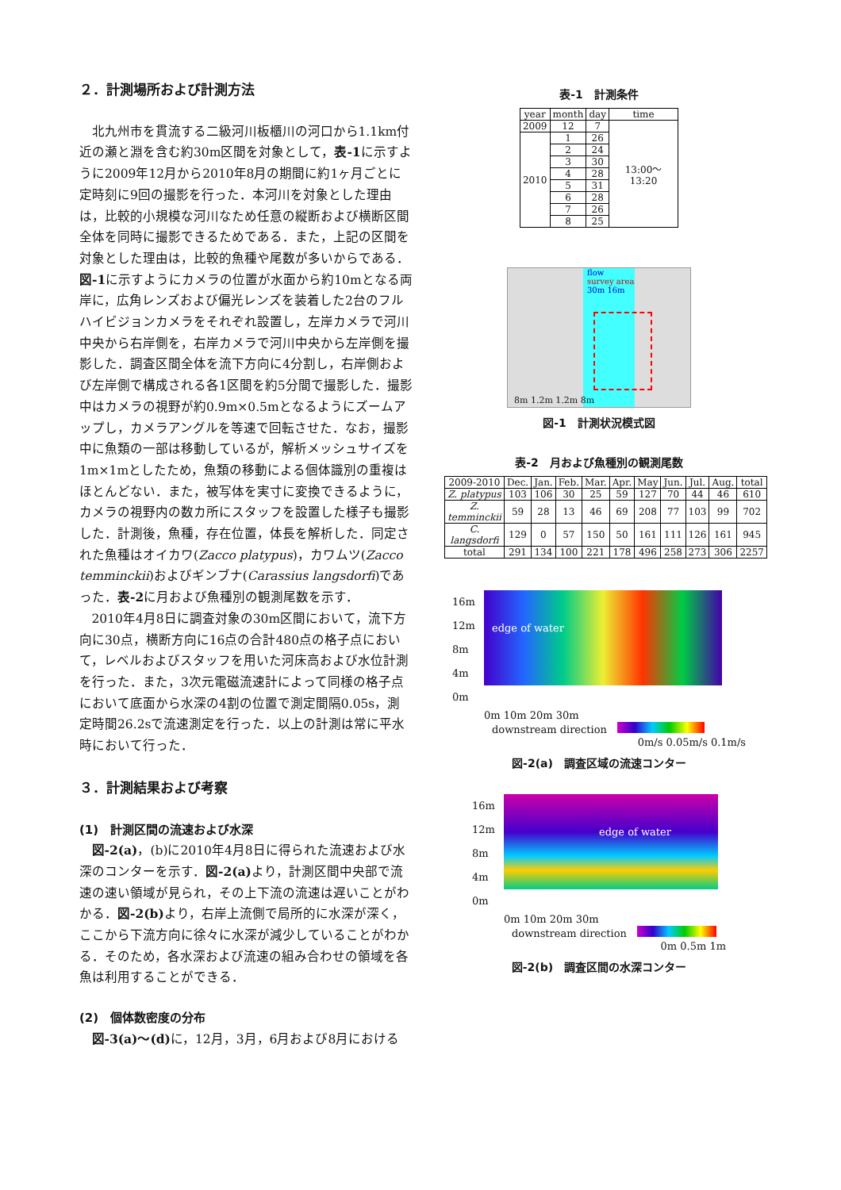２．計測場所および計測方法
北九州市を貫流する二級河川板櫃川の河口から1.1km付近の瀬と淵を含む約30m区間を対象として，表-1に示すように2009年12月から2010年8月の期間に約1ヶ月ごとに定時刻に9回の撮影を行った．本河川を対象とした理由は，比較的小規模な河川なため任意の縦断および横断区間全体を同時に撮影できるためである．また，上記の区間を対象とした理由は，比較的魚種や尾数が多いからである．図-1に示すようにカメラの位置が水面から約10mとなる両岸に，広角レンズおよび偏光レンズを装着した2台のフルハイビジョンカメラをそれぞれ設置し，左岸カメラで河川中央から右岸側を，右岸カメラで河川中央から左岸側を撮影した．調査区間全体を流下方向に4分割し，右岸側および左岸側で構成される各1区間を約5分間で撮影した．撮影中はカメラの視野が約0.9m×0.5mとなるようにズームアップし，カメラアングルを等速で回転させた．なお，撮影中に魚類の一部は移動しているが，解析メッシュサイズを1m×1mとしたため，魚類の移動による個体識別の重複はほとんどない．また，被写体を実寸に変換できるように，カメラの視野内の数カ所にスタッフを設置した様子も撮影した．計測後，魚種，存在位置，体長を解析した．同定された魚種はオイカワ(Zacco platypus)，カワムツ(Zacco temminckii)およびギンブナ(Carassius langsdorfi)であった．表-2に月および魚種別の観測尾数を示す．
2010年4月8日に調査対象の30m区間において，流下方向に30点，横断方向に16点の合計480点の格子点において，レベルおよびスタッフを用いた河床高および水位計測を行った．また，3次元電磁流速計によって同様の格子点において底面から水深の4割の位置で測定間隔0.05s，測定時間26.2sで流速測定を行った．以上の計測は常に平水時において行った．
３．計測結果および考察
(1)　計測区間の流速および水深
図-2(a)，(b)に2010年4月8日に得られた流速および水深のコンターを示す．図-2(a) より，計測区間中央部で流速の速い領域が見られ，その上下流の流速は遅いことがわかる．図-2(b) より，右岸上流側で局所的に水深が深く，ここから下流方向に徐々に水深が減少していることがわかる．そのため，各水深および流速の組み合わせの領域を各魚は利用することができる．
(2)　個体数密度の分布
図-3(a)～(d) に，12月，3月，6月および8月における
表-1　計測条件
| year | month | day | time |
| --- | --- | --- | --- |
| 2009 | 12 | 7 | 13:00～13:20 |
| 2010 | 1 | 26 | |
| | 2 | 24 | |
| | 3 | 30 | |
| | 4 | 28 | |
| | 5 | 31 | |
| | 6 | 28 | |
| | 7 | 26 | |
| | 8 | 25 | |
flow
survey area
30m 16m
8m 1.2m 1.2m 8m
図-1　計測状況模式図
表-2　月および魚種別の観測尾数
| 2009-2010 | Dec. | Jan. | Feb. | Mar. | Apr. | May | Jun. | Jul. | Aug. | total |
| --- | --- | --- | --- | --- | --- | --- | --- | --- | --- | --- |
| Z. platypus | 103 | 106 | 30 | 25 | 59 | 127 | 70 | 44 | 46 | 610 |
| Z. temminckii | 59 | 28 | 13 | 46 | 69 | 208 | 77 | 103 | 99 | 702 |
| C. langsdorfi | 129 | 0 | 57 | 150 | 50 | 161 | 111 | 126 | 161 | 945 |
| total | 291 | 134 | 100 | 221 | 178 | 496 | 258 | 273 | 306 | 2257 |
16m 12m 8m 4m 0m
edge of water
0m 10m 20m 30m
downstream direction　
0m/s 0.05m/s 0.1m/s
図-2(a)　調査区域の流速コンター
16m 12m 8m 4m 0m
edge of water
0m 10m 20m 30m
downstream direction　
0m 0.5m 1m
図-2(b)　調査区間の水深コンター